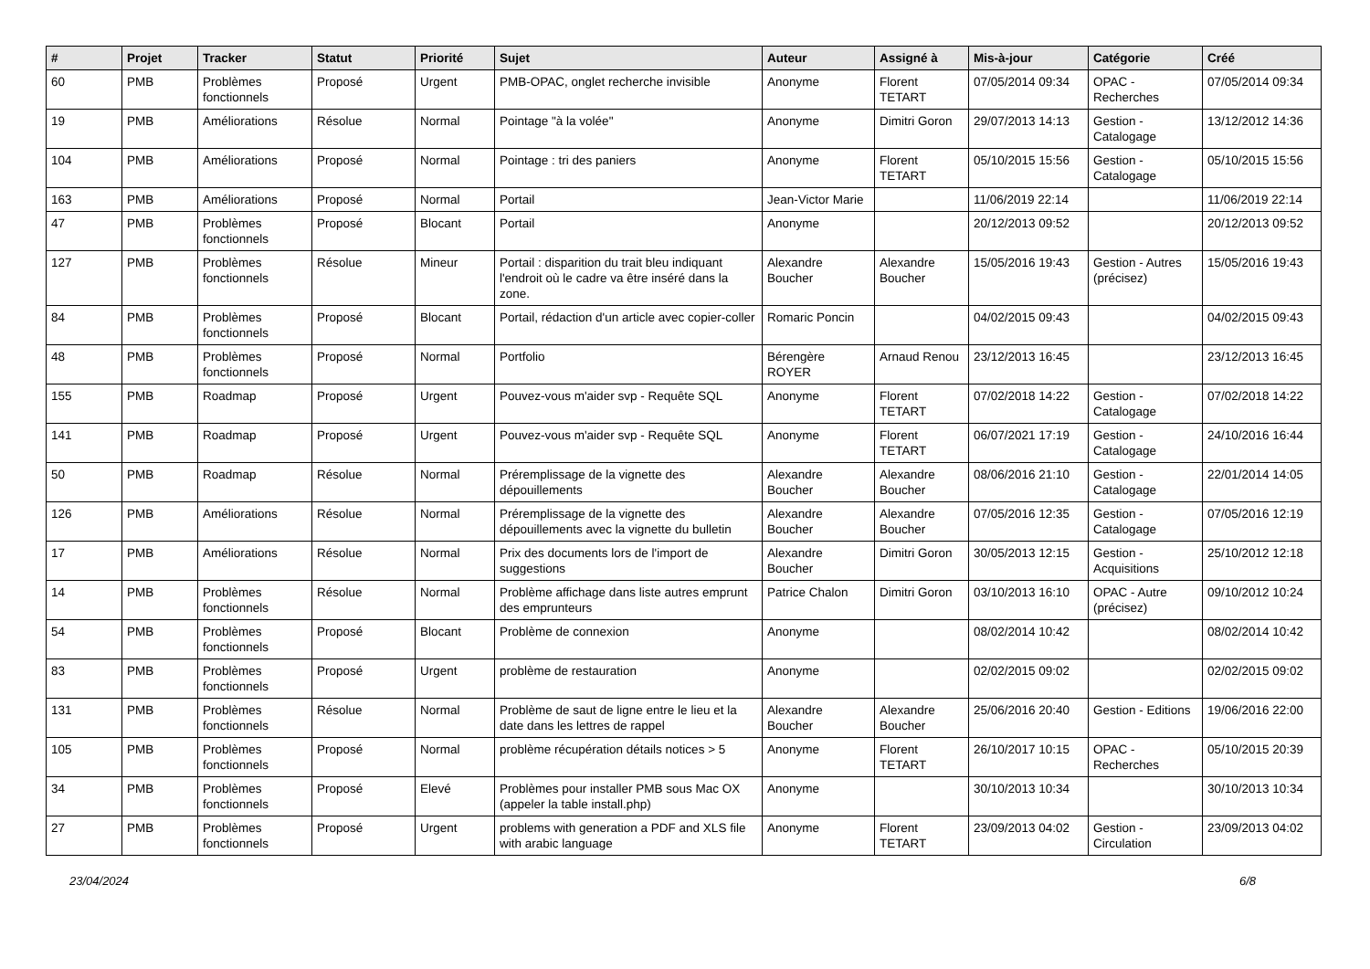| # | Projet | Tracker | Statut | Priorité | Sujet | Auteur | Assigné à | Mis-à-jour | Catégorie | Créé |
| --- | --- | --- | --- | --- | --- | --- | --- | --- | --- | --- |
| 60 | PMB | Problèmes fonctionnels | Proposé | Urgent | PMB-OPAC, onglet recherche invisible | Anonyme | Florent TETART | 07/05/2014 09:34 | OPAC - Recherches | 07/05/2014 09:34 |
| 19 | PMB | Améliorations | Résolue | Normal | Pointage "à la volée" | Anonyme | Dimitri Goron | 29/07/2013 14:13 | Gestion - Catalogage | 13/12/2012 14:36 |
| 104 | PMB | Améliorations | Proposé | Normal | Pointage : tri des paniers | Anonyme | Florent TETART | 05/10/2015 15:56 | Gestion - Catalogage | 05/10/2015 15:56 |
| 163 | PMB | Améliorations | Proposé | Normal | Portail | Jean-Victor Marie | | 11/06/2019 22:14 | | 11/06/2019 22:14 |
| 47 | PMB | Problèmes fonctionnels | Proposé | Blocant | Portail | Anonyme | | 20/12/2013 09:52 | | 20/12/2013 09:52 |
| 127 | PMB | Problèmes fonctionnels | Résolue | Mineur | Portail : disparition du trait bleu indiquant l'endroit où le cadre va être inséré dans la zone. | Alexandre Boucher | Alexandre Boucher | 15/05/2016 19:43 | Gestion - Autres (précisez) | 15/05/2016 19:43 |
| 84 | PMB | Problèmes fonctionnels | Proposé | Blocant | Portail, rédaction d'un article avec copier-coller | Romaric Poncin | | 04/02/2015 09:43 | | 04/02/2015 09:43 |
| 48 | PMB | Problèmes fonctionnels | Proposé | Normal | Portfolio | Bérengère ROYER | Arnaud Renou | 23/12/2013 16:45 | | 23/12/2013 16:45 |
| 155 | PMB | Roadmap | Proposé | Urgent | Pouvez-vous m'aider svp - Requête SQL | Anonyme | Florent TETART | 07/02/2018 14:22 | Gestion - Catalogage | 07/02/2018 14:22 |
| 141 | PMB | Roadmap | Proposé | Urgent | Pouvez-vous m'aider svp - Requête SQL | Anonyme | Florent TETART | 06/07/2021 17:19 | Gestion - Catalogage | 24/10/2016 16:44 |
| 50 | PMB | Roadmap | Résolue | Normal | Préremplissage de la vignette des dépouillements | Alexandre Boucher | Alexandre Boucher | 08/06/2016 21:10 | Gestion - Catalogage | 22/01/2014 14:05 |
| 126 | PMB | Améliorations | Résolue | Normal | Préremplissage de la vignette des dépouillements avec la vignette du bulletin | Alexandre Boucher | Alexandre Boucher | 07/05/2016 12:35 | Gestion - Catalogage | 07/05/2016 12:19 |
| 17 | PMB | Améliorations | Résolue | Normal | Prix des documents lors de l'import de suggestions | Alexandre Boucher | Dimitri Goron | 30/05/2013 12:15 | Gestion - Acquisitions | 25/10/2012 12:18 |
| 14 | PMB | Problèmes fonctionnels | Résolue | Normal | Problème affichage dans liste autres emprunt des emprunteurs | Patrice Chalon | Dimitri Goron | 03/10/2013 16:10 | OPAC - Autre (précisez) | 09/10/2012 10:24 |
| 54 | PMB | Problèmes fonctionnels | Proposé | Blocant | Problème de connexion | Anonyme | | 08/02/2014 10:42 | | 08/02/2014 10:42 |
| 83 | PMB | Problèmes fonctionnels | Proposé | Urgent | problème de restauration | Anonyme | | 02/02/2015 09:02 | | 02/02/2015 09:02 |
| 131 | PMB | Problèmes fonctionnels | Résolue | Normal | Problème de saut de ligne entre le lieu et la date dans les lettres de rappel | Alexandre Boucher | Alexandre Boucher | 25/06/2016 20:40 | Gestion - Editions | 19/06/2016 22:00 |
| 105 | PMB | Problèmes fonctionnels | Proposé | Normal | problème récupération détails notices > 5 | Anonyme | Florent TETART | 26/10/2017 10:15 | OPAC - Recherches | 05/10/2015 20:39 |
| 34 | PMB | Problèmes fonctionnels | Proposé | Elevé | Problèmes pour installer PMB sous Mac OX (appeler la table install.php) | Anonyme | | 30/10/2013 10:34 | | 30/10/2013 10:34 |
| 27 | PMB | Problèmes fonctionnels | Proposé | Urgent | problems with generation a PDF and XLS file with arabic language | Anonyme | Florent TETART | 23/09/2013 04:02 | Gestion - Circulation | 23/09/2013 04:02 |
23/04/2024 6/8